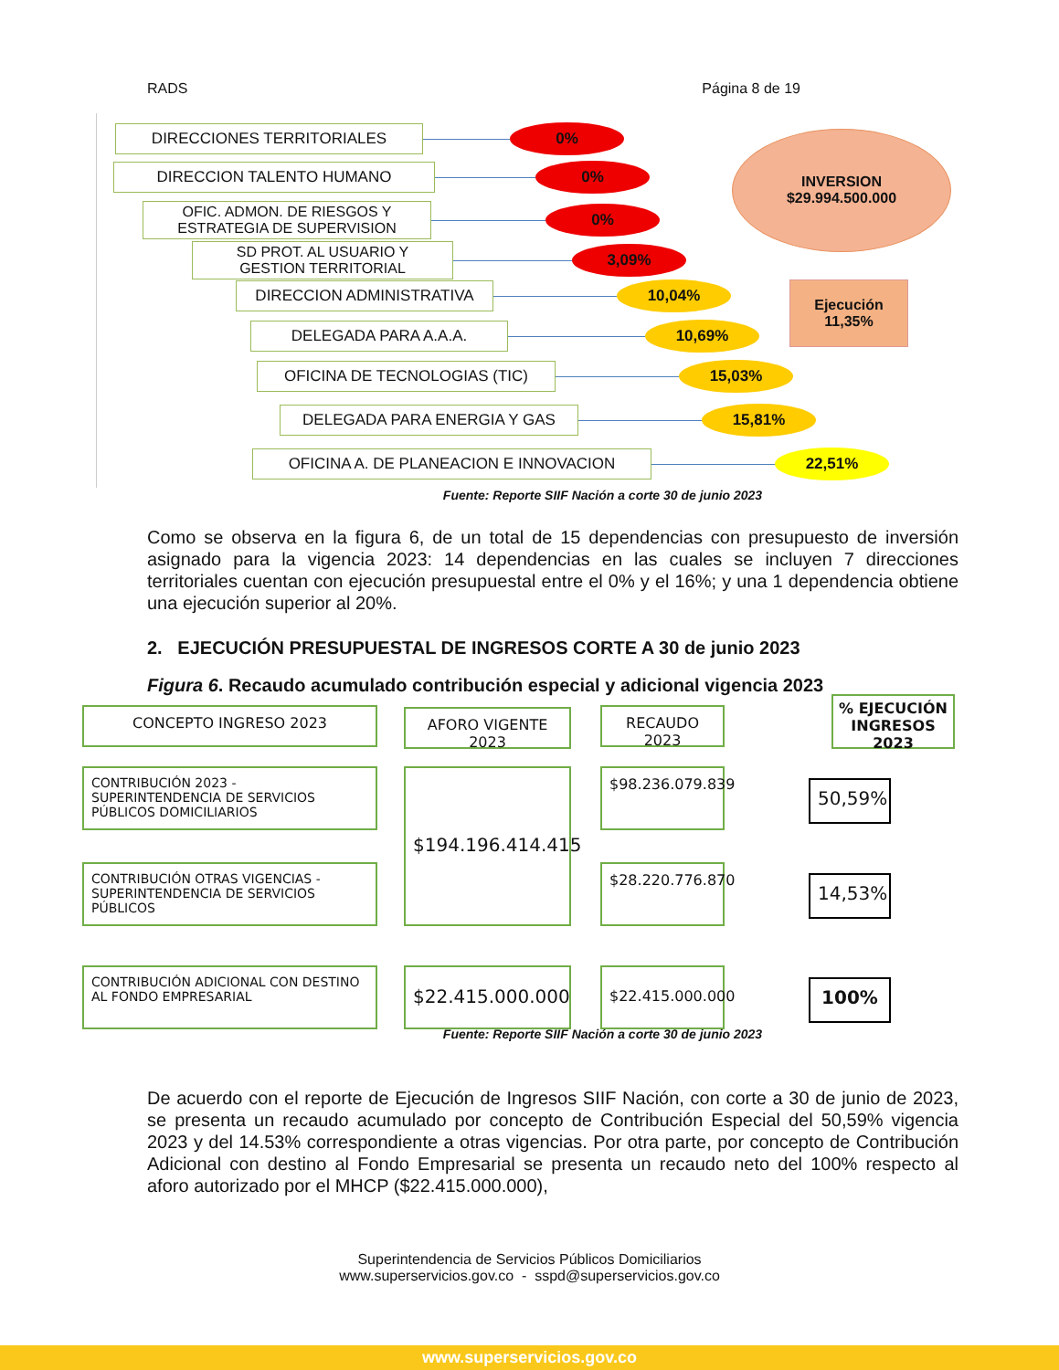RADS Página 8 de 19
DIRECCIONES TERRITORIALES
0%
DIRECCION TALENTO HUMANO
0%
OFIC. ADMON. DE RIESGOS Y
ESTRATEGIA DE SUPERVISION
0%
SD PROT. AL USUARIO Y
GESTION TERRITORIAL
3,09%
DIRECCION ADMINISTRATIVA
10,04%
DELEGADA PARA A.A.A.
10,69%
OFICINA DE TECNOLOGIAS (TIC)
15,03%
DELEGADA PARA ENERGIA Y GAS
15,81%
OFICINA A. DE PLANEACION E INNOVACION
22,51%
INVERSION
$29.994.500.000
Ejecución
11,35%
Fuente: Reporte SIIF Nación a corte 30 de junio 2023
Como se observa en la figura 6, de un total de 15 dependencias con presupuesto de inversión asignado para la vigencia 2023: 14 dependencias en las cuales se incluyen 7 direcciones territoriales cuentan con ejecución presupuestal entre el 0% y el 16%; y una 1 dependencia obtiene una ejecución superior al 20%.
2. EJECUCIÓN PRESUPUESTAL DE INGRESOS CORTE A 30 de junio 2023
Figura 6. Recaudo acumulado contribución especial y adicional vigencia 2023
CONCEPTO INGRESO 2023 AFORO VIGENTE 2023 RECAUDO 2023
% EJECUCIÓN INGRESOS 2023
CONTRIBUCIÓN 2023 - SUPERINTENDENCIA DE SERVICIOS PÚBLICOS DOMICILIARIOS
$194.196.414.415
$98.236.079.839
50,59%
CONTRIBUCIÓN OTRAS VIGENCIAS - SUPERINTENDENCIA DE SERVICIOS PÚBLICOS
$28.220.776.870
14,53%
CONTRIBUCIÓN ADICIONAL CON DESTINO AL FONDO EMPRESARIAL
$22.415.000.000
$22.415.000.000
100%
Fuente: Reporte SIIF Nación a corte 30 de junio 2023
De acuerdo con el reporte de Ejecución de Ingresos SIIF Nación, con corte a 30 de junio de 2023, se presenta un recaudo acumulado por concepto de Contribución Especial del 50,59% vigencia 2023 y del 14.53% correspondiente a otras vigencias. Por otra parte, por concepto de Contribución Adicional con destino al Fondo Empresarial se presenta un recaudo neto del 100% respecto al aforo autorizado por el MHCP ($22.415.000.000),
Superintendencia de Servicios Públicos Domiciliarios
www.superservicios.gov.co - sspd@superservicios.gov.co
www.superservicios.gov.co